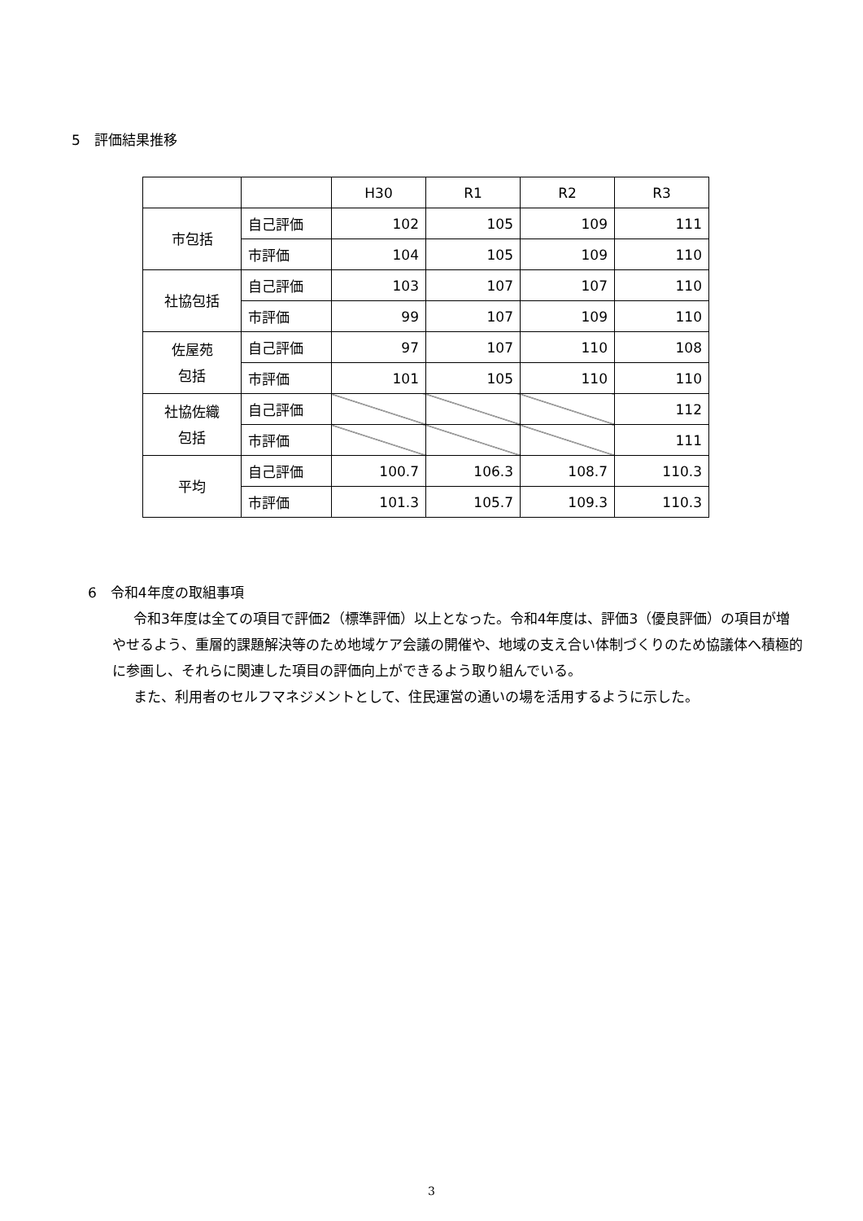5　評価結果推移
| | | H30 | R1 | R2 | R3 |
| 市包括 | 自己評価 | 102 | 105 | 109 | 111 |
| | 市評価 | 104 | 105 | 109 | 110 |
| 社協包括 | 自己評価 | 103 | 107 | 107 | 110 |
| | 市評価 | 99 | 107 | 109 | 110 |
| 佐屋苑 包括 | 自己評価 | 97 | 107 | 110 | 108 |
| | 市評価 | 101 | 105 | 110 | 110 |
| 社協佐織 包括 | 自己評価 | | | | 112 |
| | 市評価 | | | | 111 |
| 平均 | 自己評価 | 100.7 | 106.3 | 108.7 | 110.3 |
| | 市評価 | 101.3 | 105.7 | 109.3 | 110.3 |
6　令和4年度の取組事項
令和3年度は全ての項目で評価2（標準評価）以上となった。令和4年度は、評価3（優良評価）の項目が増やせるよう、重層的課題解決等のため地域ケア会議の開催や、地域の支え合い体制づくりのため協議体へ積極的に参画し、それらに関連した項目の評価向上ができるよう取り組んでいる。
また、利用者のセルフマネジメントとして、住民運営の通いの場を活用するように示した。
3